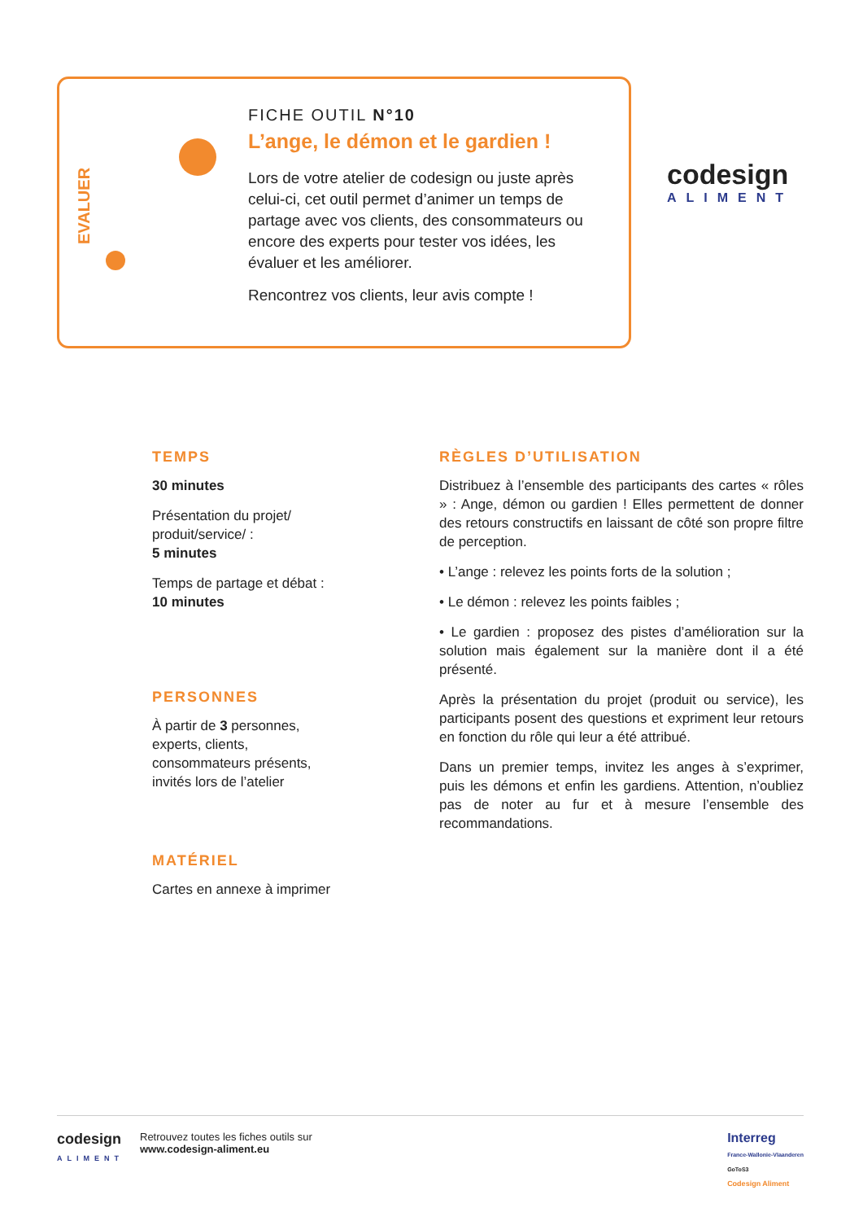EVALUER
FICHE OUTIL N°10
L’ange, le démon et le gardien !
Lors de votre atelier de codesign ou juste après celui-ci, cet outil permet d’animer un temps de partage avec vos clients, des consommateurs ou encore des experts pour tester vos idées, les évaluer et les améliorer.
Rencontrez vos clients, leur avis compte !
codesign
ALIMENT
TEMPS
30 minutes
Présentation du projet/ produit/service/ :
5 minutes
Temps de partage et débat : 10 minutes
PERSONNES
À partir de 3 personnes, experts, clients, consommateurs présents, invités lors de l’atelier
MATÉRIEL
Cartes en annexe à imprimer
RÈGLES D’UTILISATION
Distribuez à l’ensemble des participants des cartes « rôles » : Ange, démon ou gardien ! Elles permettent de donner des retours constructifs en laissant de côté son propre filtre de perception.
• L’ange : relevez les points forts de la solution ;
• Le démon : relevez les points faibles ;
• Le gardien : proposez des pistes d’amélioration sur la solution mais également sur la manière dont il a été présenté.
Après la présentation du projet (produit ou service), les participants posent des questions et expriment leur retours en fonction du rôle qui leur a été attribué.
Dans un premier temps, invitez les anges à s’exprimer, puis les démons et enfin les gardiens. Attention, n’oubliez pas de noter au fur et à mesure l’ensemble des recommandations.
codesign
ALIMENT
Retrouvez toutes les fiches outils sur
www.codesign-aliment.eu
Interreg
France-Wallonie-Vlaanderen
GoToS3
Codesign Aliment